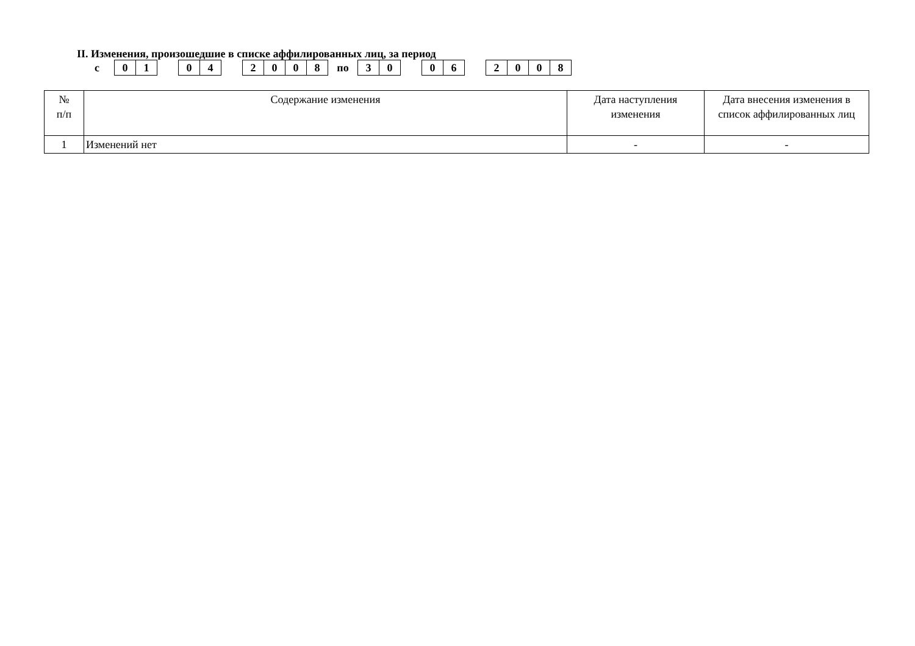II. Изменения, произошедшие в списке аффилированных лиц, за период
с
01 04 2008
по
30 06 2008
| № п/п | Содержание изменения | Дата наступления изменения | Дата внесения изменения в список аффилированных лиц |
| --- | --- | --- | --- |
| 1 | Изменений нет | - | - |